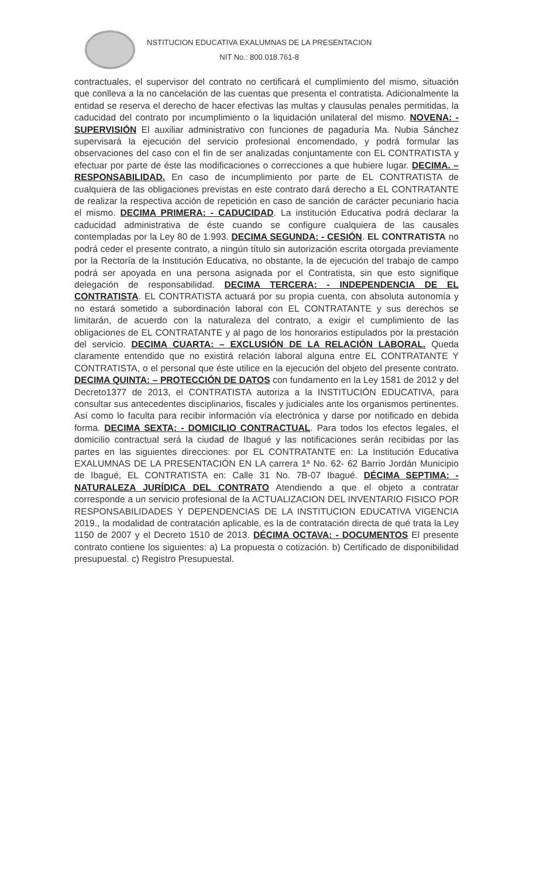NSTITUCION EDUCATIVA EXALUMNAS DE LA PRESENTACION
NIT No.: 800.018.761-8
contractuales, el supervisor del contrato no certificará el cumplimiento del mismo, situación que conlleva a la no cancelación de las cuentas que presenta el contratista. Adicionalmente la entidad se reserva el derecho de hacer efectivas las multas y clausulas penales permitidas, la caducidad del contrato por incumplimiento o la liquidación unilateral del mismo. NOVENA: - SUPERVISIÓN El auxiliar administrativo con funciones de pagaduría Ma. Nubia Sánchez supervisará la ejecución del servicio profesional encomendado, y podrá formular las observaciones del caso con el fin de ser analizadas conjuntamente con EL CONTRATISTA y efectuar por parte de éste las modificaciones o correcciones a que hubiere lugar. DECIMA. – RESPONSABILIDAD. En caso de incumplimiento por parte de EL CONTRATISTA de cualquiera de las obligaciones previstas en este contrato dará derecho a EL CONTRATANTE de realizar la respectiva acción de repetición en caso de sanción de carácter pecuniario hacia el mismo. DECIMA PRIMERA: - CADUCIDAD. La institución Educativa podrá declarar la caducidad administrativa de éste cuando se configure cualquiera de las causales contempladas por la Ley 80 de 1.993. DECIMA SEGUNDA: - CESIÓN. EL CONTRATISTA no podrá ceder el presente contrato, a ningún título sin autorización escrita otorgada previamente por la Rectoría de la Institución Educativa, no obstante, la de ejecución del trabajo de campo podrá ser apoyada en una persona asignada por el Contratista, sin que esto signifique delegación de responsabilidad. DECIMA TERCERA: - INDEPENDENCIA DE EL CONTRATISTA. EL CONTRATISTA actuará por su propia cuenta, con absoluta autonomía y no estará sometido a subordinación laboral con EL CONTRATANTE y sus derechos se limitarán, de acuerdo con la naturaleza del contrato, a exigir el cumplimiento de las obligaciones de EL CONTRATANTE y al pago de los honorarios estipulados por la prestación del servicio. DECIMA CUARTA: – EXCLUSIÓN DE LA RELACIÓN LABORAL. Queda claramente entendido que no existirá relación laboral alguna entre EL CONTRATANTE Y CONTRATISTA, o el personal que éste utilice en la ejecución del objeto del presente contrato. DECIMA QUINTA: – PROTECCIÓN DE DATOS con fundamento en la Ley 1581 de 2012 y del Decreto1377 de 2013, el CONTRATISTA autoriza a la INSTITUCIÓN EDUCATIVA, para consultar sus antecedentes disciplinarios, fiscales y judiciales ante los organismos pertinentes. Así como lo faculta para recibir información vía electrónica y darse por notificado en debida forma. DECIMA SEXTA: - DOMICILIO CONTRACTUAL. Para todos los efectos legales, el domicilio contractual será la ciudad de Ibagué y las notificaciones serán recibidas por las partes en las siguientes direcciones: por EL CONTRATANTE en: La Institución Educativa EXALUMNAS DE LA PRESENTACIÓN EN LA carrera 1ª No. 62- 62 Barrio Jordán Municipio de Ibagué, EL CONTRATISTA en: Calle 31 No. 7B-07 Ibagué. DÉCIMA SEPTIMA: - NATURALEZA JURÍDICA DEL CONTRATO Atendiendo a que el objeto a contratar corresponde a un servicio profesional de la ACTUALIZACION DEL INVENTARIO FISICO POR RESPONSABILIDADES Y DEPENDENCIAS DE LA INSTITUCION EDUCATIVA VIGENCIA 2019., la modalidad de contratación aplicable, es la de contratación directa de qué trata la Ley 1150 de 2007 y el Decreto 1510 de 2013. DÉCIMA OCTAVA: - DOCUMENTOS El presente contrato contiene los siguientes: a) La propuesta o cotización. b) Certificado de disponibilidad presupuestal. c) Registro Presupuestal.